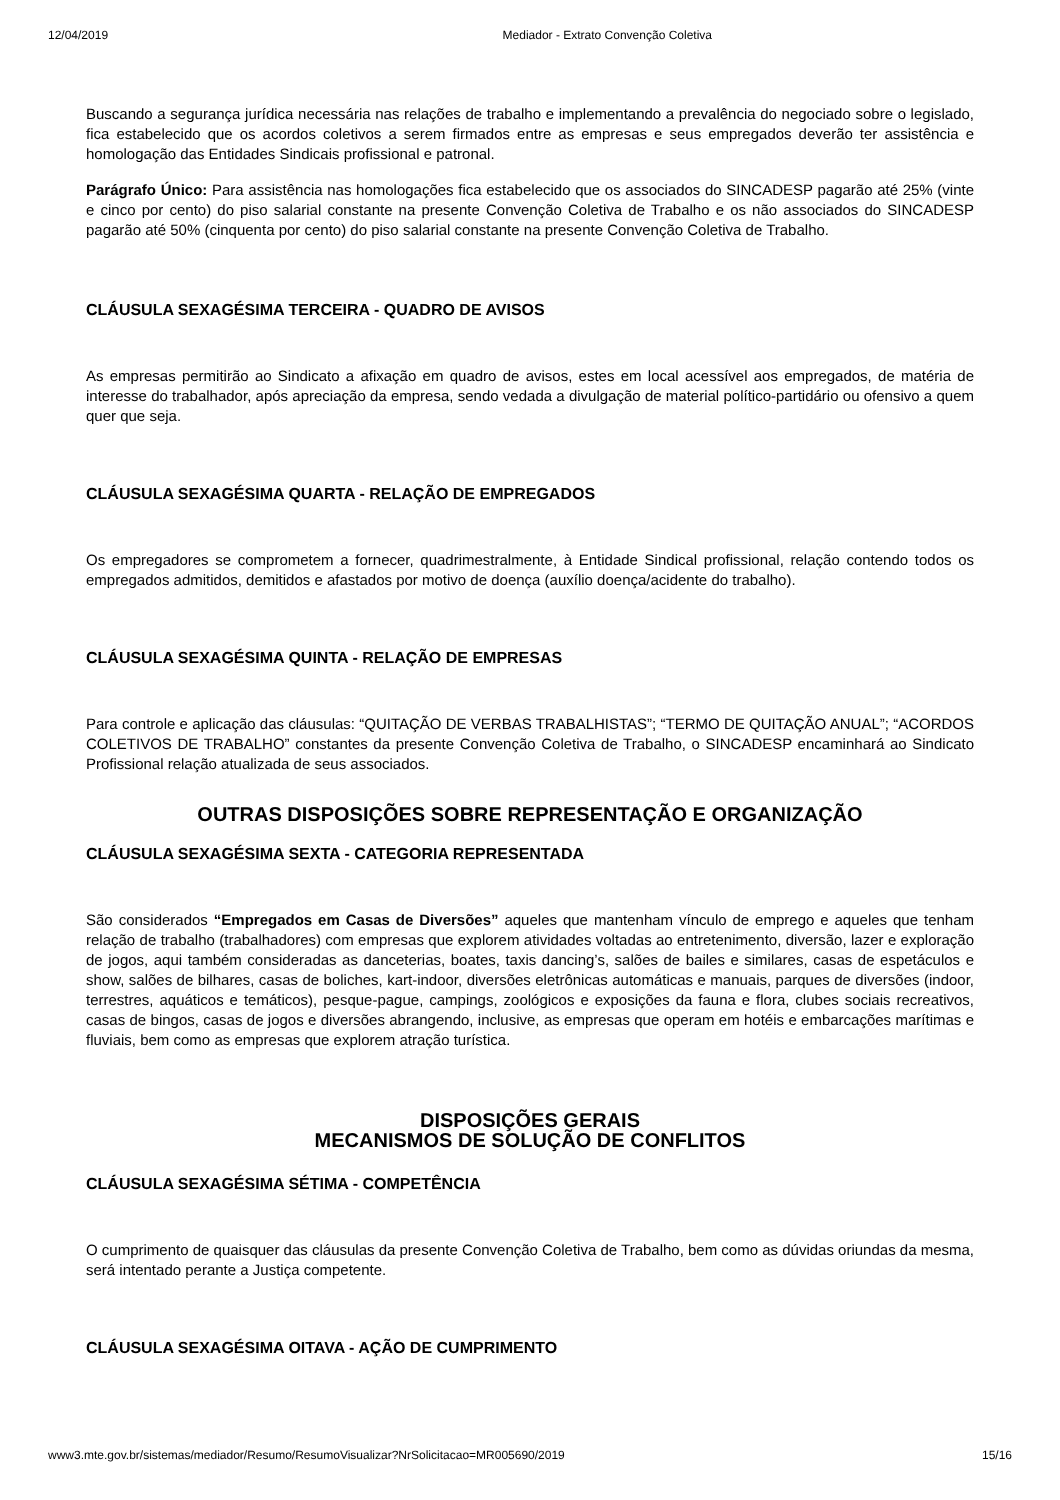12/04/2019 Mediador - Extrato Convenção Coletiva
Buscando a segurança jurídica necessária nas relações de trabalho e implementando a prevalência do negociado sobre o legislado, fica estabelecido que os acordos coletivos a serem firmados entre as empresas e seus empregados deverão ter assistência e homologação das Entidades Sindicais profissional e patronal.
Parágrafo Único: Para assistência nas homologações fica estabelecido que os associados do SINCADESP pagarão até 25% (vinte e cinco por cento) do piso salarial constante na presente Convenção Coletiva de Trabalho e os não associados do SINCADESP pagarão até 50% (cinquenta por cento) do piso salarial constante na presente Convenção Coletiva de Trabalho.
CLÁUSULA SEXAGÉSIMA TERCEIRA - QUADRO DE AVISOS
As empresas permitirão ao Sindicato a afixação em quadro de avisos, estes em local acessível aos empregados, de matéria de interesse do trabalhador, após apreciação da empresa, sendo vedada a divulgação de material político-partidário ou ofensivo a quem quer que seja.
CLÁUSULA SEXAGÉSIMA QUARTA - RELAÇÃO DE EMPREGADOS
Os empregadores se comprometem a fornecer, quadrimestralmente, à Entidade Sindical profissional, relação contendo todos os empregados admitidos, demitidos e afastados por motivo de doença (auxílio doença/acidente do trabalho).
CLÁUSULA SEXAGÉSIMA QUINTA - RELAÇÃO DE EMPRESAS
Para controle e aplicação das cláusulas: “QUITAÇÃO DE VERBAS TRABALHISTAS”; “TERMO DE QUITAÇÃO ANUAL”; “ACORDOS COLETIVOS DE TRABALHO” constantes da presente Convenção Coletiva de Trabalho, o SINCADESP encaminhará ao Sindicato Profissional relação atualizada de seus associados.
OUTRAS DISPOSIÇÕES SOBRE REPRESENTAÇÃO E ORGANIZAÇÃO
CLÁUSULA SEXAGÉSIMA SEXTA - CATEGORIA REPRESENTADA
São considerados “Empregados em Casas de Diversões” aqueles que mantenham vínculo de emprego e aqueles que tenham relação de trabalho (trabalhadores) com empresas que explorem atividades voltadas ao entretenimento, diversão, lazer e exploração de jogos, aqui também consideradas as danceterias, boates, taxis dancing’s, salões de bailes e similares, casas de espetáculos e show, salões de bilhares, casas de boliches, kart-indoor, diversões eletrônicas automáticas e manuais, parques de diversões (indoor, terrestres, aquáticos e temáticos), pesque-pague, campings, zoológicos e exposições da fauna e flora, clubes sociais recreativos, casas de bingos, casas de jogos e diversões abrangendo, inclusive, as empresas que operam em hotéis e embarcações marítimas e fluviais, bem como as empresas que explorem atração turística.
DISPOSIÇÕES GERAIS
MECANISMOS DE SOLUÇÃO DE CONFLITOS
CLÁUSULA SEXAGÉSIMA SÉTIMA - COMPETÊNCIA
O cumprimento de quaisquer das cláusulas da presente Convenção Coletiva de Trabalho, bem como as dúvidas oriundas da mesma, será intentado perante a Justiça competente.
CLÁUSULA SEXAGÉSIMA OITAVA - AÇÃO DE CUMPRIMENTO
www3.mte.gov.br/sistemas/mediador/Resumo/ResumoVisualizar?NrSolicitacao=MR005690/2019 15/16